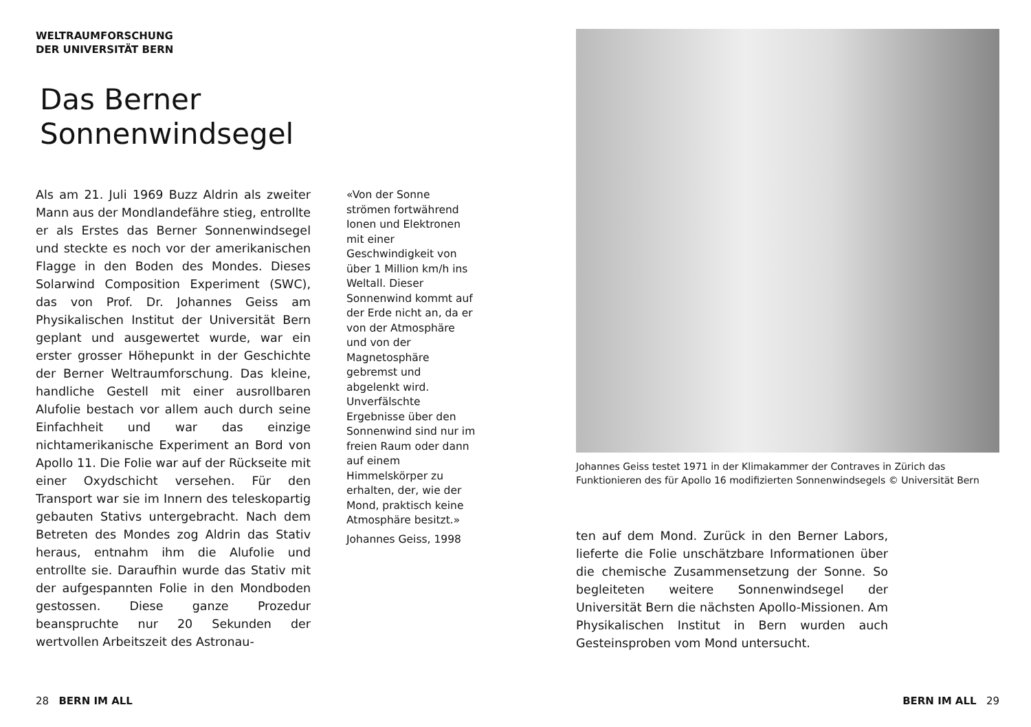WELTRAUMFORSCHUNG
DER UNIVERSITÄT BERN
Das Berner
Sonnenwindsegel
Als am 21. Juli 1969 Buzz Aldrin als zweiter Mann aus der Mondlandefähre stieg, entrollte er als Erstes das Berner Sonnenwindsegel und steckte es noch vor der amerikanischen Flagge in den Boden des Mondes. Dieses Solarwind Composition Experiment (SWC), das von Prof. Dr. Johannes Geiss am Physikalischen Institut der Universität Bern geplant und ausgewertet wurde, war ein erster grosser Höhepunkt in der Geschichte der Berner Weltraumforschung. Das kleine, handliche Gestell mit einer ausrollbaren Alufolie bestach vor allem auch durch seine Einfachheit und war das einzige nichtamerikanische Experiment an Bord von Apollo 11. Die Folie war auf der Rückseite mit einer Oxydschicht versehen. Für den Transport war sie im Innern des teleskopartig gebauten Stativs untergebracht. Nach dem Betreten des Mondes zog Aldrin das Stativ heraus, entnahm ihm die Alufolie und entrollte sie. Daraufhin wurde das Stativ mit der aufgespannten Folie in den Mondboden gestossen. Diese ganze Prozedur beanspruchte nur 20 Sekunden der wertvollen Arbeitszeit des Astronau-
«Von der Sonne strömen fortwährend Ionen und Elektronen mit einer Geschwindigkeit von über 1 Million km/h ins Weltall. Dieser Sonnenwind kommt auf der Erde nicht an, da er von der Atmosphäre und von der Magnetosphäre gebremst und abgelenkt wird. Unverfälschte Ergebnisse über den Sonnenwind sind nur im freien Raum oder dann auf einem Himmelskörper zu erhalten, der, wie der Mond, praktisch keine Atmosphäre besitzt.»
Johannes Geiss, 1998
Johannes Geiss testet 1971 in der Klimakammer der Contraves in Zürich das Funktionieren des für Apollo 16 modifizierten Sonnenwindsegels © Universität Bern
ten auf dem Mond. Zurück in den Berner Labors, lieferte die Folie unschätzbare Informationen über die chemische Zusammensetzung der Sonne. So begleiteten weitere Sonnenwindsegel der Universität Bern die nächsten Apollo-Missionen. Am Physikalischen Institut in Bern wurden auch Gesteinsproben vom Mond untersucht.
28 BERN IM ALL BERN IM ALL 29